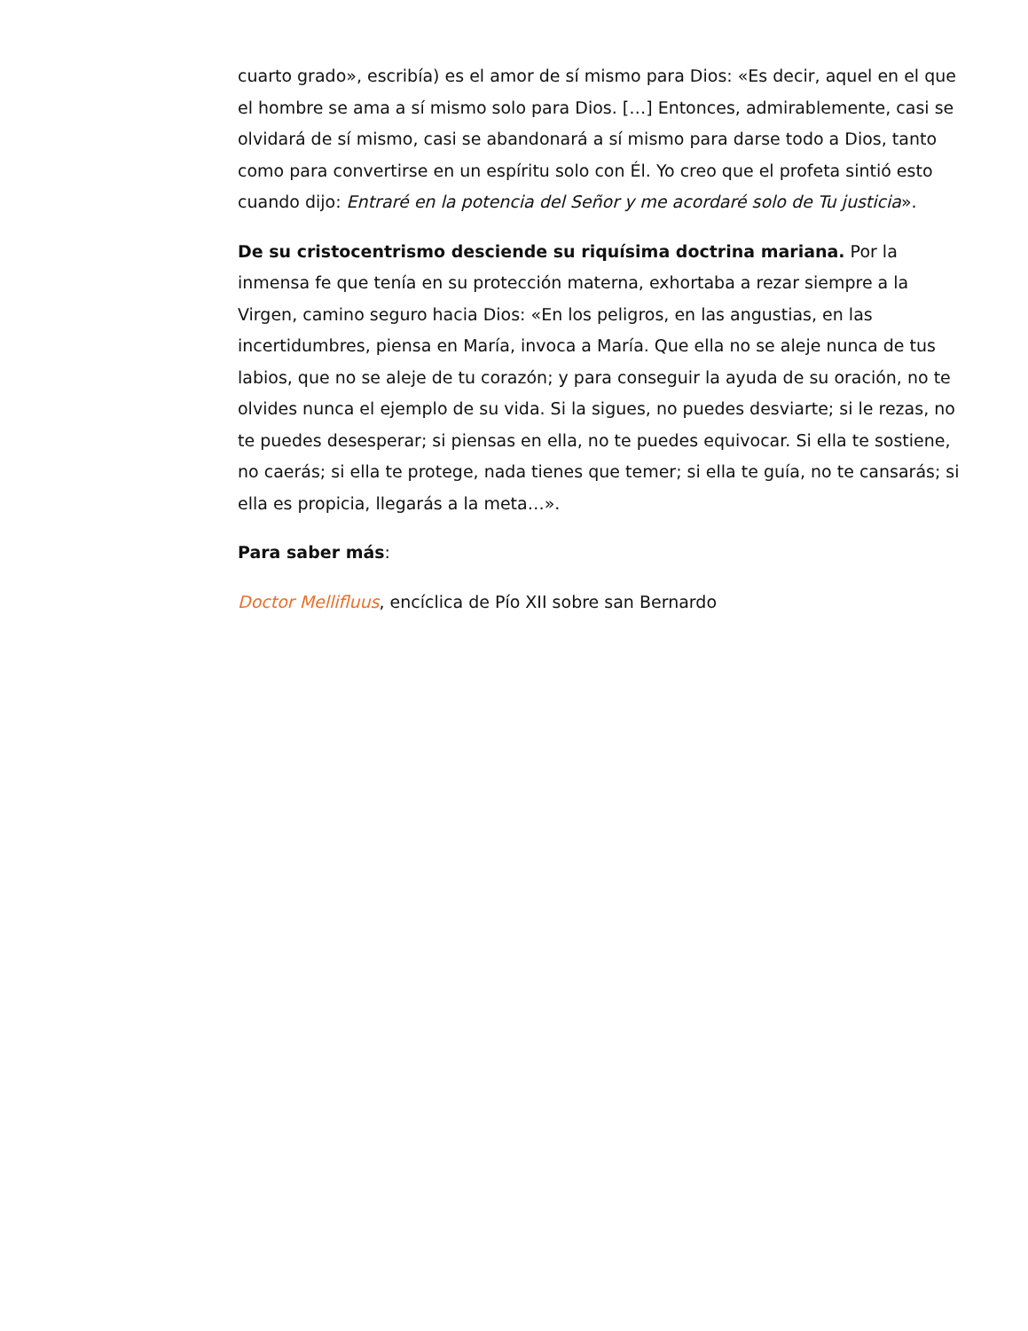cuarto grado», escribía) es el amor de sí mismo para Dios: «Es decir, aquel en el que el hombre se ama a sí mismo solo para Dios. […] Entonces, admirablemente, casi se olvidará de sí mismo, casi se abandonará a sí mismo para darse todo a Dios, tanto como para convertirse en un espíritu solo con Él. Yo creo que el profeta sintió esto cuando dijo: Entraré en la potencia del Señor y me acordaré solo de Tu justicia».
De su cristocentrismo desciende su riquísima doctrina mariana. Por la inmensa fe que tenía en su protección materna, exhortaba a rezar siempre a la Virgen, camino seguro hacia Dios: «En los peligros, en las angustias, en las incertidumbres, piensa en María, invoca a María. Que ella no se aleje nunca de tus labios, que no se aleje de tu corazón; y para conseguir la ayuda de su oración, no te olvides nunca el ejemplo de su vida. Si la sigues, no puedes desviarte; si le rezas, no te puedes desesperar; si piensas en ella, no te puedes equivocar. Si ella te sostiene, no caerás; si ella te protege, nada tienes que temer; si ella te guía, no te cansarás; si ella es propicia, llegarás a la meta…».
Para saber más:
Doctor Mellifluus, encíclica de Pío XII sobre san Bernardo